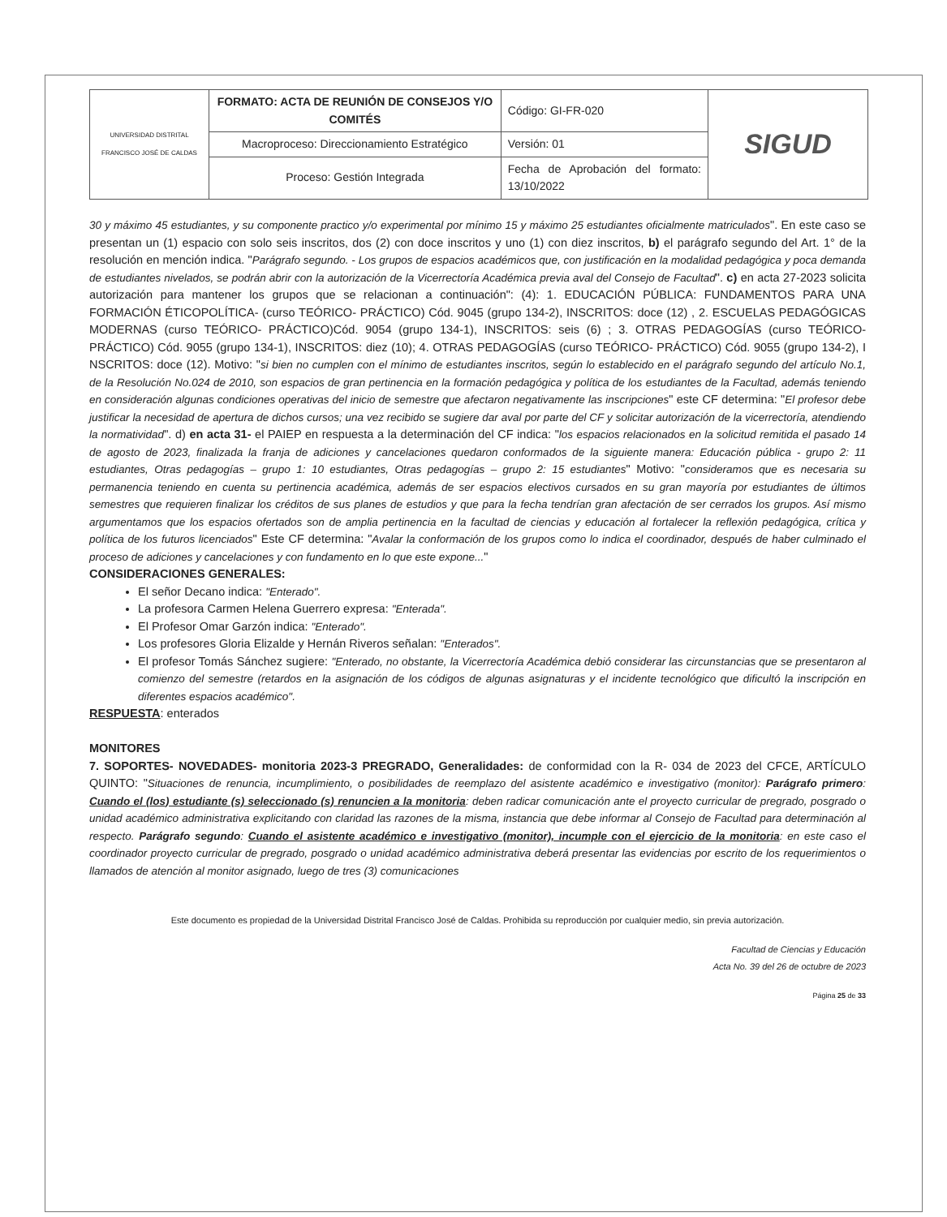| UNIVERSIDAD DISTRITAL FRANCISCO JOSÉ DE CALDAS | FORMATO: ACTA DE REUNIÓN DE CONSEJOS Y/O COMITÉS | Código: GI-FR-020 | SIGUD |
| | Macroproceso: Direccionamiento Estratégico | Versión: 01 | |
| | Proceso: Gestión Integrada | Fecha de Aprobación del formato: 13/10/2022 | |
30 y máximo 45 estudiantes, y su componente practico y/o experimental por mínimo 15 y máximo 25 estudiantes oficialmente matriculados". En este caso se presentan un (1) espacio con solo seis inscritos, dos (2) con doce inscritos y uno (1) con diez inscritos, b) el parágrafo segundo del Art. 1° de la resolución en mención indica. "Parágrafo segundo. - Los grupos de espacios académicos que, con justificación en la modalidad pedagógica y poca demanda de estudiantes nivelados, se podrán abrir con la autorización de la Vicerrectoría Académica previa aval del Consejo de Facultad". c) en acta 27-2023 solicita autorización para mantener los grupos que se relacionan a continuación": (4): 1. EDUCACIÓN PÚBLICA: FUNDAMENTOS PARA UNA FORMACIÓN ÉTICOPOLÍTICA- (curso TEÓRICO- PRÁCTICO) Cód. 9045 (grupo 134-2), INSCRITOS: doce (12) , 2. ESCUELAS PEDAGÓGICAS MODERNAS (curso TEÓRICO- PRÁCTICO)Cód. 9054 (grupo 134-1), INSCRITOS: seis (6) ; 3. OTRAS PEDAGOGÍAS (curso TEÓRICO- PRÁCTICO) Cód. 9055 (grupo 134-1), INSCRITOS: diez (10); 4. OTRAS PEDAGOGÍAS (curso TEÓRICO- PRÁCTICO) Cód. 9055 (grupo 134-2), I NSCRITOS: doce (12). Motivo: "si bien no cumplen con el mínimo de estudiantes inscritos, según lo establecido en el parágrafo segundo del artículo No.1, de la Resolución No.024 de 2010, son espacios de gran pertinencia en la formación pedagógica y política de los estudiantes de la Facultad, además teniendo en consideración algunas condiciones operativas del inicio de semestre que afectaron negativamente las inscripciones" este CF determina: "El profesor debe justificar la necesidad de apertura de dichos cursos; una vez recibido se sugiere dar aval por parte del CF y solicitar autorización de la vicerrectoría, atendiendo la normatividad". d) en acta 31- el PAIEP en respuesta a la determinación del CF indica: "los espacios relacionados en la solicitud remitida el pasado 14 de agosto de 2023, finalizada la franja de adiciones y cancelaciones quedaron conformados de la siguiente manera: Educación pública - grupo 2: 11 estudiantes, Otras pedagogías – grupo 1: 10 estudiantes, Otras pedagogías – grupo 2: 15 estudiantes" Motivo: "consideramos que es necesaria su permanencia teniendo en cuenta su pertinencia académica, además de ser espacios electivos cursados en su gran mayoría por estudiantes de últimos semestres que requieren finalizar los créditos de sus planes de estudios y que para la fecha tendrían gran afectación de ser cerrados los grupos. Así mismo argumentamos que los espacios ofertados son de amplia pertinencia en la facultad de ciencias y educación al fortalecer la reflexión pedagógica, crítica y política de los futuros licenciados" Este CF determina: "Avalar la conformación de los grupos como lo indica el coordinador, después de haber culminado el proceso de adiciones y cancelaciones y con fundamento en lo que este expone..."
CONSIDERACIONES GENERALES:
El señor Decano indica: "Enterado".
La profesora Carmen Helena Guerrero expresa: "Enterada".
El Profesor Omar Garzón indica: "Enterado".
Los profesores Gloria Elizalde y Hernán Riveros señalan: "Enterados".
El profesor Tomás Sánchez sugiere: "Enterado, no obstante, la Vicerrectoría Académica debió considerar las circunstancias que se presentaron al comienzo del semestre (retardos en la asignación de los códigos de algunas asignaturas y el incidente tecnológico que dificultó la inscripción en diferentes espacios académico".
RESPUESTA: enterados
MONITORES
7. SOPORTES- NOVEDADES- monitoria 2023-3 PREGRADO, Generalidades: de conformidad con la R- 034 de 2023 del CFCE, ARTÍCULO QUINTO: "Situaciones de renuncia, incumplimiento, o posibilidades de reemplazo del asistente académico e investigativo (monitor): Parágrafo primero: Cuando el (los) estudiante (s) seleccionado (s) renuncien a la monitoria: deben radicar comunicación ante el proyecto curricular de pregrado, posgrado o unidad académico administrativa explicitando con claridad las razones de la misma, instancia que debe informar al Consejo de Facultad para determinación al respecto. Parágrafo segundo: Cuando el asistente académico e investigativo (monitor), incumple con el ejercicio de la monitoria: en este caso el coordinador proyecto curricular de pregrado, posgrado o unidad académico administrativa deberá presentar las evidencias por escrito de los requerimientos o llamados de atención al monitor asignado, luego de tres (3) comunicaciones
Este documento es propiedad de la Universidad Distrital Francisco José de Caldas. Prohibida su reproducción por cualquier medio, sin previa autorización.
Facultad de Ciencias y Educación
Acta No. 39 del 26 de octubre de 2023
Página 25 de 33